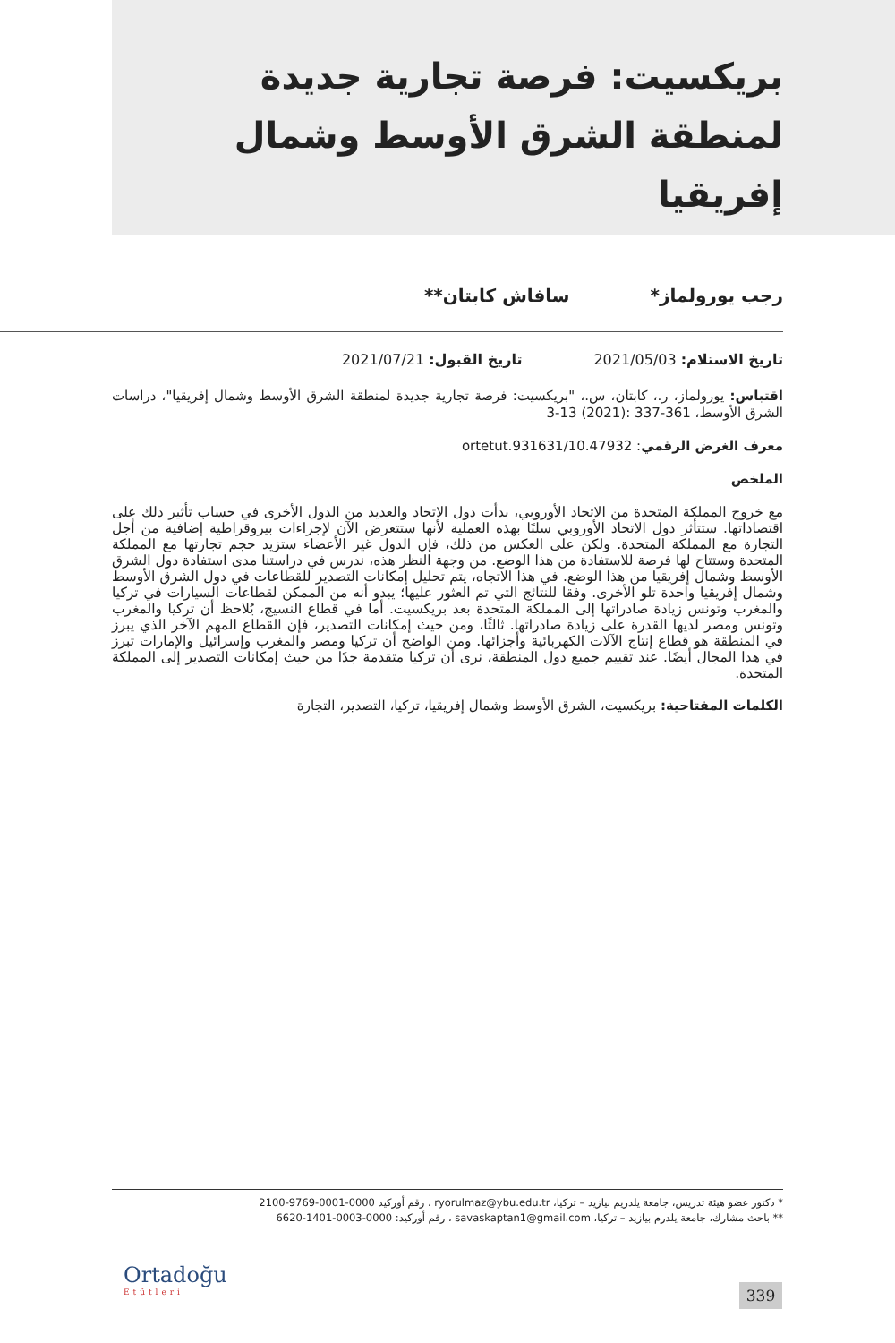بريكسيت: فرصة تجارية جديدة لمنطقة الشرق الأوسط وشمال إفريقيا
رجب يورولماز* سافاش كابتان**
تاريخ الاستلام: 2021/05/03 تاريخ القبول: 2021/07/21
اقتباس: يورولماز، ر.، كابتان، س.، "بريكسيت: فرصة تجارية جديدة لمنطقة الشرق الأوسط وشمال إفريقيا"، دراسات الشرق الأوسط، 361-337 :(2021) 13-3
معرف الغرض الرقمي: 10.47932/ortetut.931631
الملخص
مع خروج المملكة المتحدة من الاتحاد الأوروبي، بدأت دول الاتحاد والعديد من الدول الأخرى في حساب تأثير ذلك على اقتصاداتها. ستتأثر دول الاتحاد الأوروبي سلبًا بهذه العملية لأنها ستتعرض الآن لإجراءات بيروقراطية إضافية من أجل التجارة مع المملكة المتحدة. ولكن على العكس من ذلك، فإن الدول غير الأعضاء ستزيد حجم تجارتها مع المملكة المتحدة وستتاح لها فرصة للاستفادة من هذا الوضع. من وجهة النظر هذه، ندرس في دراستنا مدى استفادة دول الشرق الأوسط وشمال إفريقيا من هذا الوضع. في هذا الاتجاه، يتم تحليل إمكانات التصدير للقطاعات في دول الشرق الأوسط وشمال إفريقيا واحدة تلو الأخرى. وفقا للنتائج التي تم العثور عليها؛ يبدو أنه من الممكن لقطاعات السيارات في تركيا والمغرب وتونس زيادة صادراتها إلى المملكة المتحدة بعد بريكسيت. أما في قطاع النسيج، يُلاحظ أن تركيا والمغرب وتونس ومصر لديها القدرة على زيادة صادراتها. ثالثًا، ومن حيث إمكانات التصدير، فإن القطاع المهم الآخر الذي يبرز في المنطقة هو قطاع إنتاج الآلات الكهربائية وأجزائها. ومن الواضح أن تركيا ومصر والمغرب وإسرائيل والإمارات تبرز في هذا المجال أيضًا. عند تقييم جميع دول المنطقة، نرى أن تركيا متقدمة جدًا من حيث إمكانات التصدير إلى المملكة المتحدة.
الكلمات المفتاحية: بريكسيت، الشرق الأوسط وشمال إفريقيا، تركيا، التصدير، التجارة
* دكتور عضو هيئة تدريس، جامعة يلدريم بيازيد – تركيا، ryorulmaz@ybu.edu.tr ، رقم أوركيد 0000-0001-9769-2100
** باحث مشارك، جامعة يلدرم بيازيد – تركيا، savaskaptan1@gmail.com ، رقم أوركيد: 0000-0003-1401-6620
Ortadoğu
Etütleri
339